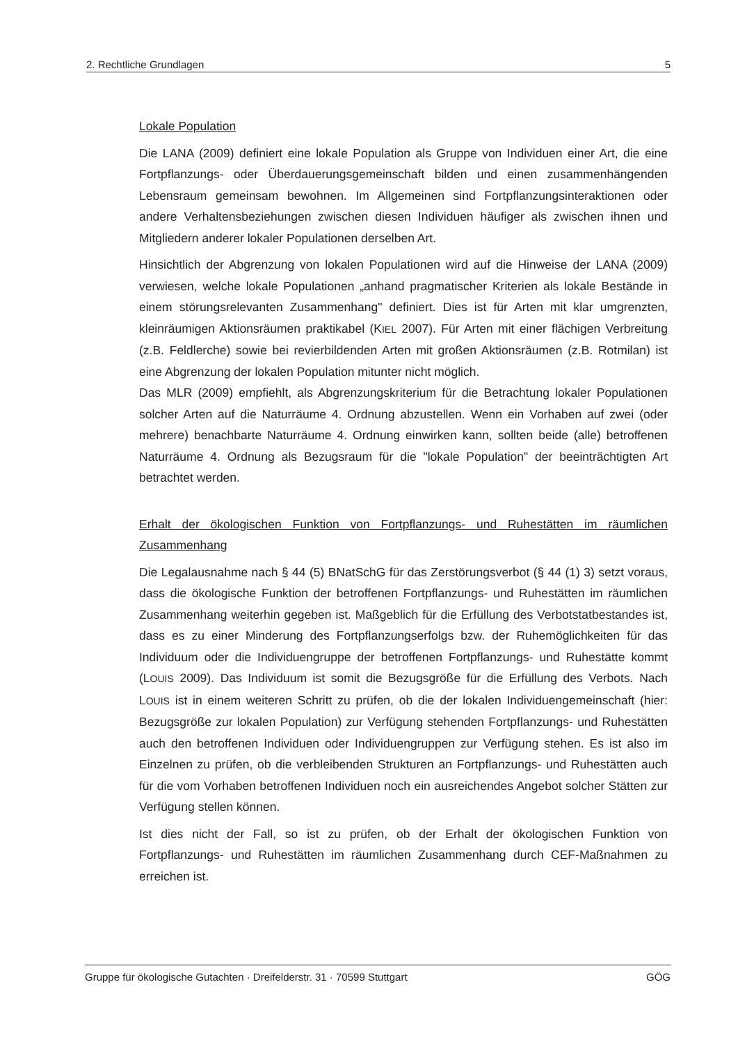2. Rechtliche Grundlagen 5
Lokale Population
Die LANA (2009) definiert eine lokale Population als Gruppe von Individuen einer Art, die eine Fortpflanzungs- oder Überdauerungsgemeinschaft bilden und einen zusammenhängenden Lebensraum gemeinsam bewohnen. Im Allgemeinen sind Fortpflanzungsinteraktionen oder andere Verhaltensbeziehungen zwischen diesen Individuen häufiger als zwischen ihnen und Mitgliedern anderer lokaler Populationen derselben Art.
Hinsichtlich der Abgrenzung von lokalen Populationen wird auf die Hinweise der LANA (2009) verwiesen, welche lokale Populationen „anhand pragmatischer Kriterien als lokale Bestände in einem störungsrelevanten Zusammenhang" definiert. Dies ist für Arten mit klar umgrenzten, kleinräumigen Aktionsräumen praktikabel (KIEL 2007). Für Arten mit einer flächigen Verbreitung (z.B. Feldlerche) sowie bei revierbildenden Arten mit großen Aktionsräumen (z.B. Rotmilan) ist eine Abgrenzung der lokalen Population mitunter nicht möglich.
Das MLR (2009) empfiehlt, als Abgrenzungskriterium für die Betrachtung lokaler Populationen solcher Arten auf die Naturräume 4. Ordnung abzustellen. Wenn ein Vorhaben auf zwei (oder mehrere) benachbarte Naturräume 4. Ordnung einwirken kann, sollten beide (alle) betroffenen Naturräume 4. Ordnung als Bezugsraum für die "lokale Population" der beeinträchtigten Art betrachtet werden.
Erhalt der ökologischen Funktion von Fortpflanzungs- und Ruhestätten im räumlichen Zusammenhang
Die Legalausnahme nach § 44 (5) BNatSchG für das Zerstörungsverbot (§ 44 (1) 3) setzt voraus, dass die ökologische Funktion der betroffenen Fortpflanzungs- und Ruhestätten im räumlichen Zusammenhang weiterhin gegeben ist. Maßgeblich für die Erfüllung des Verbotstatbestandes ist, dass es zu einer Minderung des Fortpflanzungserfolgs bzw. der Ruhemöglichkeiten für das Individuum oder die Individuengruppe der betroffenen Fortpflanzungs- und Ruhestätte kommt (LOUIS 2009). Das Individuum ist somit die Bezugsgröße für die Erfüllung des Verbots. Nach LOUIS ist in einem weiteren Schritt zu prüfen, ob die der lokalen Individuengemeinschaft (hier: Bezugsgröße zur lokalen Population) zur Verfügung stehenden Fortpflanzungs- und Ruhestätten auch den betroffenen Individuen oder Individuengruppen zur Verfügung stehen. Es ist also im Einzelnen zu prüfen, ob die verbleibenden Strukturen an Fortpflanzungs- und Ruhestätten auch für die vom Vorhaben betroffenen Individuen noch ein ausreichendes Angebot solcher Stätten zur Verfügung stellen können.
Ist dies nicht der Fall, so ist zu prüfen, ob der Erhalt der ökologischen Funktion von Fortpflanzungs- und Ruhestätten im räumlichen Zusammenhang durch CEF-Maßnahmen zu erreichen ist.
Gruppe für ökologische Gutachten · Dreifelderstr. 31 · 70599 Stuttgart GÖG